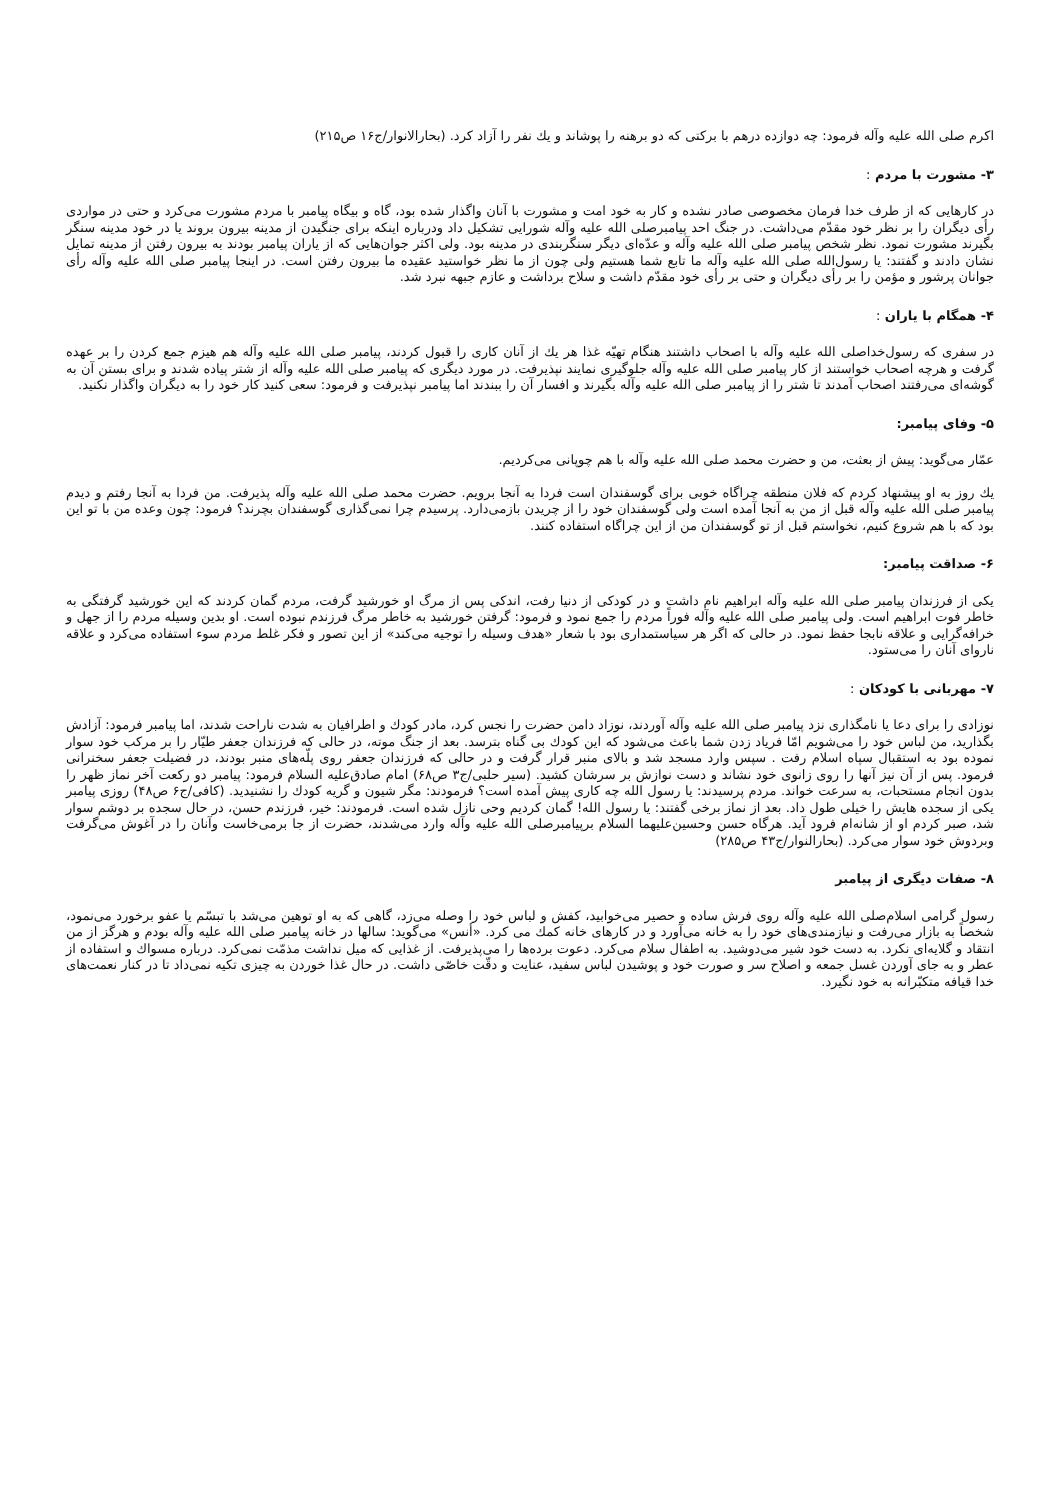اکرم صلی الله علیه وآله فرمود: چه دوازده درهم با برکتی که دو برهنه را پوشاند و یك نفر را آزاد کرد. (بحارالانوار/ج۱۶ ص۲۱۵)
۳- مشورت با مردم :
در کارهایی که از طرف خدا فرمان مخصوصی صادر نشده و کار به خود امت و مشورت با آنان واگذار شده بود، گاه و بیگاه پیامبر با مردم مشورت می‌کرد و حتی در مواردی رأی دیگران را بر نظر خود مقدّم می‌داشت. در جنگ احد پیامبرصلی الله علیه وآله شورایی تشکیل داد ودرباره اینکه برای جنگیدن از مدینه بیرون بروند یا در خود مدینه سنگر بگیرند مشورت نمود. نظر شخص پیامبر صلی الله علیه وآله و عدّه‌ای دیگر سنگربندی در مدینه بود. ولی اکثر جوان‌هایی که از یاران پیامبر بودند به بیرون رفتن از مدینه تمایل نشان دادند و گفتند: یا رسول‌الله صلی الله علیه وآله ما تابع شما هستیم ولی چون از ما نظر خواستید عقیده ما بیرون رفتن است. در اینجا پیامبر صلی الله علیه وآله رأی جوانان پرشور و مؤمن را بر رأی دیگران و حتی بر رأی خود مقدّم داشت و سلاح برداشت و عازم جبهه نبرد شد.
۴- همگام با یاران :
در سفری که رسول‌خداصلی الله علیه وآله با اصحاب داشتند هنگام تهیّه غذا هر یك از آنان کاری را قبول کردند، پیامبر صلی الله علیه وآله هم هیزم جمع کردن را بر عهده گرفت و هرچه اصحاب خواستند از کار پیامبر صلی الله علیه وآله جلوگیری نمایند نپذیرفت. در مورد دیگری که پیامبر صلی الله علیه وآله از شتر پیاده شدند و برای بستن آن به گوشه‌ای می‌رفتند اصحاب آمدند تا شتر را از پیامبر صلی الله علیه وآله بگیرند و افسار آن را ببندند اما پیامبر نپذیرفت و فرمود: سعی کنید کار خود را به دیگران واگذار نکنید.
۵- وفای پیامبر:
عمّار می‌گوید: پیش از بعثت، من و حضرت محمد صلی الله علیه وآله با هم چوپانی می‌کردیم.
یك روز به او پیشنهاد کردم که فلان منطقه چراگاه خوبی برای گوسفندان است فردا به آنجا برویم. حضرت محمد صلی الله علیه وآله پذیرفت. من فردا به آنجا رفتم و دیدم پیامبر صلی الله علیه وآله قبل از من به آنجا آمده است ولی گوسفندان خود را از چریدن بازمی‌دارد. پرسیدم چرا نمی‌گذاری گوسفندان بچرند؟ فرمود: چون وعده من با تو این بود که با هم شروع کنیم، نخواستم قبل از تو گوسفندان من از این چراگاه استفاده کنند.
۶- صداقت پیامبر:
یکی از فرزندان پیامبر صلی الله علیه وآله ابراهیم نام داشت و در کودکی از دنیا رفت، اندکی پس از مرگ او خورشید گرفت، مردم گمان کردند که این خورشید گرفتگی به خاطر فوت ابراهیم است. ولی پیامبر صلی الله علیه وآله فوراً مردم را جمع نمود و فرمود: گرفتن خورشید به خاطر مرگ فرزندم نبوده است. او بدین وسیله مردم را از جهل و خرافه‌گرایی و علاقه نابجا حفظ نمود. در حالی که اگر هر سیاستمداری بود با شعار «هدف وسیله را توجیه می‌کند» از این تصور و فکر غلط مردم سوء استفاده می‌کرد و علاقه ناروای آنان را می‌ستود.
۷- مهربانی با کودکان :
نوزادی را برای دعا یا نامگذاری نزد پیامبر صلی الله علیه وآله آوردند، نوزاد دامن حضرت را نجس کرد، مادر کودك و اطرافیان به شدت ناراحت شدند، اما پیامبر فرمود: آزادش بگذارید، من لباس خود را می‌شویم امّا فریاد زدن شما باعث می‌شود که این کودك بی گناه بترسد. بعد از جنگ موته، در حالی که فرزندان جعفر طیّار را بر مرکب خود سوار نموده بود به استقبال سپاه اسلام رفت . سپس وارد مسجد شد و بالای منبر قرار گرفت و در حالی که فرزندان جعفر روی پلّه‌های منبر بودند، در فضیلت جعفر سخنرانی فرمود. پس از آن نیز آنها را روی زانوی خود نشاند و دست نوازش بر سرشان کشید. (سیر حلبی/ج۳ ص۶۸) امام صادق‌علیه السلام فرمود: پیامبر دو رکعت آخر نماز ظهر را بدون انجام مستحبات، به سرعت خواند. مردم پرسیدند: یا رسول الله چه کاری پیش آمده است؟ فرمودند: مگر شیون و گریه کودك را نشنیدید. (کافی/ج۶ ص۴۸) روزی پیامبر یکی از سجده هایش را خیلی طول داد. بعد از نماز برخی گفتند: یا رسول الله! گمان کردیم وحی نازل شده است. فرمودند: خیر، فرزندم حسن، در حال سجده بر دوشم سوار شد، صبر کردم او از شانه‌ام فرود آید. هرگاه حسن وحسین‌علیهما السلام برپیامبرصلی الله علیه وآله وارد می‌شدند، حضرت از جا برمی‌خاست وآنان را در آغوش می‌گرفت وبردوش خود سوار می‌کرد. (بحارالنوار/ج۴۳ ص۲۸۵)
۸- صفات دیگری از پیامبر
رسول گرامی اسلام‌صلی الله علیه وآله روی فرش ساده و حصیر می‌خوابید، کفش و لباس خود را وصله می‌زد، گاهی که به او توهین می‌شد با تبسّم یا عفو برخورد می‌نمود، شخصاً به بازار می‌رفت و نیازمندی‌های خود را به خانه می‌آورد و در کارهای خانه کمك می کرد. «أنس» می‌گوید: سالها در خانه پیامبر صلی الله علیه وآله بودم و هرگز از من انتقاد و گلایه‌ای نکرد. به دست خود شیر می‌دوشید. به اطفال سلام می‌کرد. دعوت برده‌ها را می‌پذیرفت. از غذایی که میل نداشت مذمّت نمی‌کرد. درباره مسواك و استفاده از عطر و به جای آوردن غسل جمعه و اصلاح سر و صورت خود و پوشیدن لباس سفید، عنایت و دقّت خاصّی داشت. در حال غذا خوردن به چیزی تکیه نمی‌داد تا در کنار نعمت‌های خدا قیافه متکبّرانه به خود نگیرد.